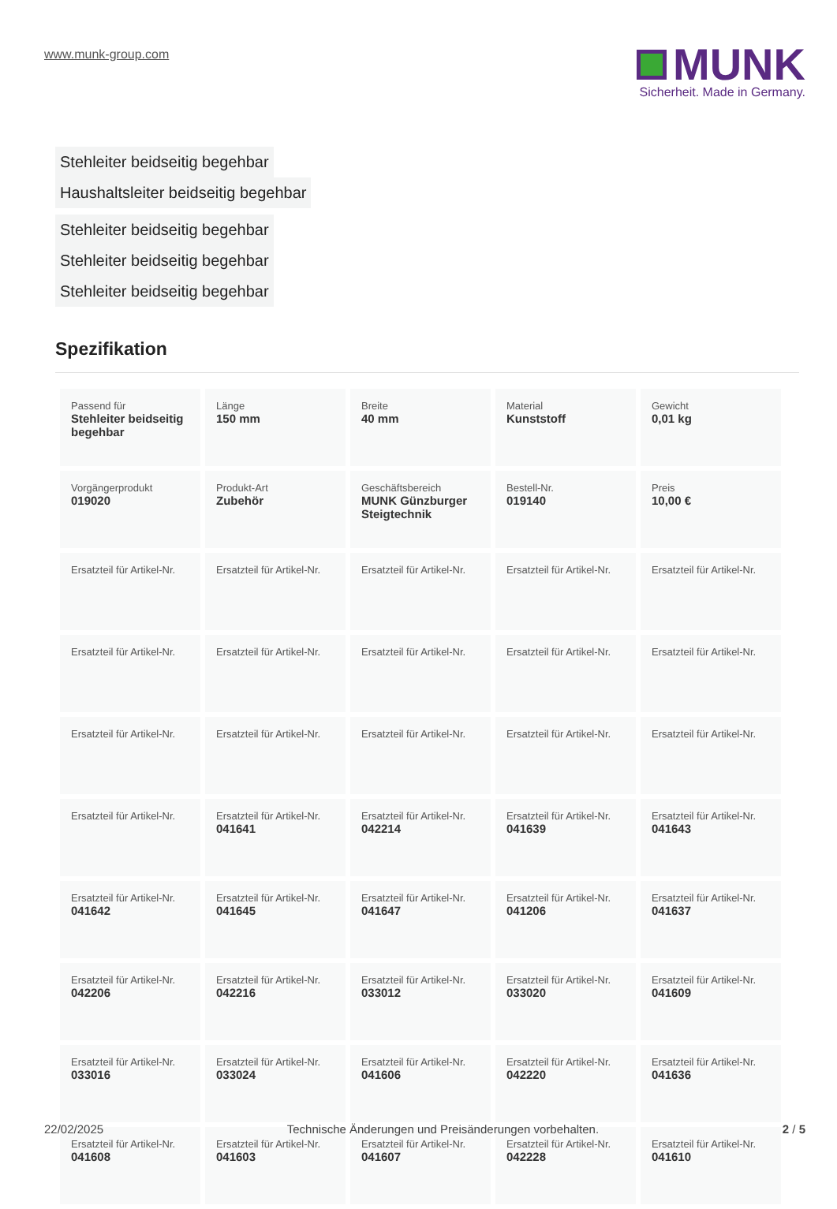www.munk-group.com
MUNK
Sicherheit. Made in Germany.
Stehleiter beidseitig begehbar
Haushaltsleiter beidseitig begehbar
Stehleiter beidseitig begehbar
Stehleiter beidseitig begehbar
Stehleiter beidseitig begehbar
Spezifikation
| Passend für Stehleiter beidseitig begehbar | Länge 150 mm | Breite 40 mm | Material Kunststoff | Gewicht 0,01 kg |
| Vorgängerprodukt 019020 | Produkt-Art Zubehör | Geschäftsbereich MUNK Günzburger Steigtechnik | Bestell-Nr. 019140 | Preis 10,00 € |
| Ersatzteil für Artikel-Nr. | Ersatzteil für Artikel-Nr. | Ersatzteil für Artikel-Nr. | Ersatzteil für Artikel-Nr. | Ersatzteil für Artikel-Nr. |
| Ersatzteil für Artikel-Nr. | Ersatzteil für Artikel-Nr. | Ersatzteil für Artikel-Nr. | Ersatzteil für Artikel-Nr. | Ersatzteil für Artikel-Nr. |
| Ersatzteil für Artikel-Nr. | Ersatzteil für Artikel-Nr. | Ersatzteil für Artikel-Nr. | Ersatzteil für Artikel-Nr. | Ersatzteil für Artikel-Nr. |
| Ersatzteil für Artikel-Nr. | Ersatzteil für Artikel-Nr. 041641 | Ersatzteil für Artikel-Nr. 042214 | Ersatzteil für Artikel-Nr. 041639 | Ersatzteil für Artikel-Nr. 041643 |
| Ersatzteil für Artikel-Nr. 041642 | Ersatzteil für Artikel-Nr. 041645 | Ersatzteil für Artikel-Nr. 041647 | Ersatzteil für Artikel-Nr. 041206 | Ersatzteil für Artikel-Nr. 041637 |
| Ersatzteil für Artikel-Nr. 042206 | Ersatzteil für Artikel-Nr. 042216 | Ersatzteil für Artikel-Nr. 033012 | Ersatzteil für Artikel-Nr. 033020 | Ersatzteil für Artikel-Nr. 041609 |
| Ersatzteil für Artikel-Nr. 033016 | Ersatzteil für Artikel-Nr. 033024 | Ersatzteil für Artikel-Nr. 041606 | Ersatzteil für Artikel-Nr. 042220 | Ersatzteil für Artikel-Nr. 041636 |
| Ersatzteil für Artikel-Nr. 041608 | Ersatzteil für Artikel-Nr. 041603 | Ersatzteil für Artikel-Nr. 041607 | Ersatzteil für Artikel-Nr. 042228 | Ersatzteil für Artikel-Nr. 041610 |
22/02/2025 Technische Änderungen und Preisänderungen vorbehalten. 2 / 5